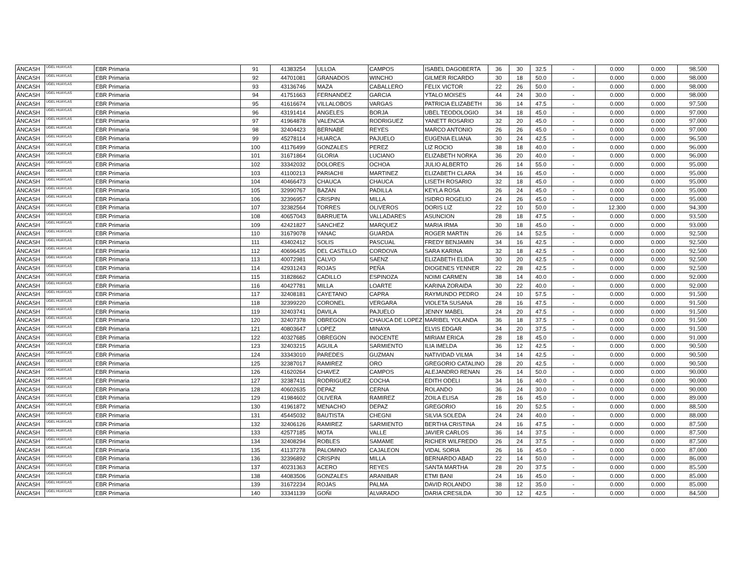| ÁNCASH | UGEL HUAYLAS | EBR Primaria | 91 | 41383254 | ULLOA | CAMPOS | ISABEL DAGOBERTA | 36 | 30 | 32.5 | - | 0.000 | 0.000 | 98.500 |
| ÁNCASH | UGEL HUAYLAS | EBR Primaria | 92 | 44701081 | GRANADOS | WINCHO | GILMER RICARDO | 30 | 18 | 50.0 | - | 0.000 | 0.000 | 98.000 |
| ÁNCASH | UGEL HUAYLAS | EBR Primaria | 93 | 43136746 | MAZA | CABALLERO | FELIX VICTOR | 22 | 26 | 50.0 | - | 0.000 | 0.000 | 98.000 |
| ÁNCASH | UGEL HUAYLAS | EBR Primaria | 94 | 41751663 | FERNANDEZ | GARCIA | YTALO MOISES | 44 | 24 | 30.0 | - | 0.000 | 0.000 | 98.000 |
| ÁNCASH | UGEL HUAYLAS | EBR Primaria | 95 | 41616674 | VILLALOBOS | VARGAS | PATRICIA ELIZABETH | 36 | 14 | 47.5 | - | 0.000 | 0.000 | 97.500 |
| ÁNCASH | UGEL HUAYLAS | EBR Primaria | 96 | 43191414 | ANGELES | BORJA | UBEL TEODOLOGIO | 34 | 18 | 45.0 | - | 0.000 | 0.000 | 97.000 |
| ÁNCASH | UGEL HUAYLAS | EBR Primaria | 97 | 41964878 | VALENCIA | RODRIGUEZ | YANETT ROSARIO | 32 | 20 | 45.0 | - | 0.000 | 0.000 | 97.000 |
| ÁNCASH | UGEL HUAYLAS | EBR Primaria | 98 | 32404423 | BERNABE | REYES | MARCO ANTONIO | 26 | 26 | 45.0 | - | 0.000 | 0.000 | 97.000 |
| ÁNCASH | UGEL HUAYLAS | EBR Primaria | 99 | 45278114 | HUARCA | PAJUELO | EUGENIA ELIANA | 30 | 24 | 42.5 | - | 0.000 | 0.000 | 96.500 |
| ÁNCASH | UGEL HUAYLAS | EBR Primaria | 100 | 41176499 | GONZALES | PEREZ | LIZ ROCIO | 38 | 18 | 40.0 | - | 0.000 | 0.000 | 96.000 |
| ÁNCASH | UGEL HUAYLAS | EBR Primaria | 101 | 31671864 | GLORIA | LUCIANO | ELIZABETH NORKA | 36 | 20 | 40.0 | - | 0.000 | 0.000 | 96.000 |
| ÁNCASH | UGEL HUAYLAS | EBR Primaria | 102 | 33342032 | DOLORES | OCHOA | JULIO ALBERTO | 26 | 14 | 55.0 | - | 0.000 | 0.000 | 95.000 |
| ÁNCASH | UGEL HUAYLAS | EBR Primaria | 103 | 41100213 | PARIACHI | MARTINEZ | ELIZABETH CLARA | 34 | 16 | 45.0 | - | 0.000 | 0.000 | 95.000 |
| ÁNCASH | UGEL HUAYLAS | EBR Primaria | 104 | 40466473 | CHAUCA | CHAUCA | LISETH ROSARIO | 32 | 18 | 45.0 | - | 0.000 | 0.000 | 95.000 |
| ÁNCASH | UGEL HUAYLAS | EBR Primaria | 105 | 32990767 | BAZAN | PADILLA | KEYLA ROSA | 26 | 24 | 45.0 | - | 0.000 | 0.000 | 95.000 |
| ÁNCASH | UGEL HUAYLAS | EBR Primaria | 106 | 32396957 | CRISPIN | MILLA | ISIDRO ROGELIO | 24 | 26 | 45.0 | - | 0.000 | 0.000 | 95.000 |
| ÁNCASH | UGEL HUAYLAS | EBR Primaria | 107 | 32382564 | TORRES | OLIVEROS | DORIS LIZ | 22 | 10 | 50.0 | - | 12.300 | 0.000 | 94.300 |
| ÁNCASH | UGEL HUAYLAS | EBR Primaria | 108 | 40657043 | BARRUETA | VALLADARES | ASUNCION | 28 | 18 | 47.5 | - | 0.000 | 0.000 | 93.500 |
| ÁNCASH | UGEL HUAYLAS | EBR Primaria | 109 | 42421827 | SANCHEZ | MARQUEZ | MARIA IRMA | 30 | 18 | 45.0 | - | 0.000 | 0.000 | 93.000 |
| ÁNCASH | UGEL HUAYLAS | EBR Primaria | 110 | 31679078 | YANAC | GUARDA | ROGER MARTIN | 26 | 14 | 52.5 | - | 0.000 | 0.000 | 92.500 |
| ÁNCASH | UGEL HUAYLAS | EBR Primaria | 111 | 43402412 | SOLIS | PASCUAL | FREDY BENJAMIN | 34 | 16 | 42.5 | - | 0.000 | 0.000 | 92.500 |
| ÁNCASH | UGEL HUAYLAS | EBR Primaria | 112 | 40696435 | DEL CASTILLO | CORDOVA | SARA KARINA | 32 | 18 | 42.5 | - | 0.000 | 0.000 | 92.500 |
| ÁNCASH | UGEL HUAYLAS | EBR Primaria | 113 | 40072981 | CALVO | SAENZ | ELIZABETH ELIDA | 30 | 20 | 42.5 | - | 0.000 | 0.000 | 92.500 |
| ÁNCASH | UGEL HUAYLAS | EBR Primaria | 114 | 42931243 | ROJAS | PEÑA | DIOGENES YENNER | 22 | 28 | 42.5 | - | 0.000 | 0.000 | 92.500 |
| ÁNCASH | UGEL HUAYLAS | EBR Primaria | 115 | 31828662 | CADILLO | ESPINOZA | NOIMI CARMEN | 38 | 14 | 40.0 | - | 0.000 | 0.000 | 92.000 |
| ÁNCASH | UGEL HUAYLAS | EBR Primaria | 116 | 40427781 | MILLA | LOARTE | KARINA ZORAIDA | 30 | 22 | 40.0 | - | 0.000 | 0.000 | 92.000 |
| ÁNCASH | UGEL HUAYLAS | EBR Primaria | 117 | 32408181 | CAYETANO | CAPRA | RAYMUNDO PEDRO | 24 | 10 | 57.5 | - | 0.000 | 0.000 | 91.500 |
| ÁNCASH | UGEL HUAYLAS | EBR Primaria | 118 | 32399220 | CORONEL | VERGARA | VIOLETA SUSANA | 28 | 16 | 47.5 | - | 0.000 | 0.000 | 91.500 |
| ÁNCASH | UGEL HUAYLAS | EBR Primaria | 119 | 32403741 | DAVILA | PAJUELO | JENNY MABEL | 24 | 20 | 47.5 | - | 0.000 | 0.000 | 91.500 |
| ÁNCASH | UGEL HUAYLAS | EBR Primaria | 120 | 32407378 | OBREGON | CHAUCA DE LOPEZ | MARIBEL YOLANDA | 36 | 18 | 37.5 | - | 0.000 | 0.000 | 91.500 |
| ÁNCASH | UGEL HUAYLAS | EBR Primaria | 121 | 40803647 | LOPEZ | MINAYA | ELVIS EDGAR | 34 | 20 | 37.5 | - | 0.000 | 0.000 | 91.500 |
| ÁNCASH | UGEL HUAYLAS | EBR Primaria | 122 | 40327685 | OBREGON | INOCENTE | MIRIAM ERICA | 28 | 18 | 45.0 | - | 0.000 | 0.000 | 91.000 |
| ÁNCASH | UGEL HUAYLAS | EBR Primaria | 123 | 32403215 | AGUILA | SARMIENTO | ILIA IMELDA | 36 | 12 | 42.5 | - | 0.000 | 0.000 | 90.500 |
| ÁNCASH | UGEL HUAYLAS | EBR Primaria | 124 | 33343010 | PAREDES | GUZMAN | NATIVIDAD VILMA | 34 | 14 | 42.5 | - | 0.000 | 0.000 | 90.500 |
| ÁNCASH | UGEL HUAYLAS | EBR Primaria | 125 | 32387017 | RAMIREZ | ORO | GREGORIO CATALINO | 28 | 20 | 42.5 | - | 0.000 | 0.000 | 90.500 |
| ÁNCASH | UGEL HUAYLAS | EBR Primaria | 126 | 41620264 | CHAVEZ | CAMPOS | ALEJANDRO RENAN | 26 | 14 | 50.0 | - | 0.000 | 0.000 | 90.000 |
| ÁNCASH | UGEL HUAYLAS | EBR Primaria | 127 | 32387411 | RODRIGUEZ | COCHA | EDITH ODELI | 34 | 16 | 40.0 | - | 0.000 | 0.000 | 90.000 |
| ÁNCASH | UGEL HUAYLAS | EBR Primaria | 128 | 40602635 | DEPAZ | CERNA | ROLANDO | 36 | 24 | 30.0 | - | 0.000 | 0.000 | 90.000 |
| ÁNCASH | UGEL HUAYLAS | EBR Primaria | 129 | 41984602 | OLIVERA | RAMIREZ | ZOILA ELISA | 28 | 16 | 45.0 | - | 0.000 | 0.000 | 89.000 |
| ÁNCASH | UGEL HUAYLAS | EBR Primaria | 130 | 41961872 | MENACHO | DEPAZ | GREGORIO | 16 | 20 | 52.5 | - | 0.000 | 0.000 | 88.500 |
| ÁNCASH | UGEL HUAYLAS | EBR Primaria | 131 | 45445032 | BAUTISTA | CHEGNI | SILVIA SOLEDA | 24 | 24 | 40.0 | - | 0.000 | 0.000 | 88.000 |
| ÁNCASH | UGEL HUAYLAS | EBR Primaria | 132 | 32406126 | RAMIREZ | SARMIENTO | BERTHA CRISTINA | 24 | 16 | 47.5 | - | 0.000 | 0.000 | 87.500 |
| ÁNCASH | UGEL HUAYLAS | EBR Primaria | 133 | 42577185 | MOTA | VALLE | JAVIER CARLOS | 36 | 14 | 37.5 | - | 0.000 | 0.000 | 87.500 |
| ÁNCASH | UGEL HUAYLAS | EBR Primaria | 134 | 32408294 | ROBLES | SAMAME | RICHER WILFREDO | 26 | 24 | 37.5 | - | 0.000 | 0.000 | 87.500 |
| ÁNCASH | UGEL HUAYLAS | EBR Primaria | 135 | 41137278 | PALOMINO | CAJALEON | VIDAL SORIA | 26 | 16 | 45.0 | - | 0.000 | 0.000 | 87.000 |
| ÁNCASH | UGEL HUAYLAS | EBR Primaria | 136 | 32396892 | CRISPIN | MILLA | BERNARDO ABAD | 22 | 14 | 50.0 | - | 0.000 | 0.000 | 86.000 |
| ÁNCASH | UGEL HUAYLAS | EBR Primaria | 137 | 40231363 | ACERO | REYES | SANTA MARTHA | 28 | 20 | 37.5 | - | 0.000 | 0.000 | 85.500 |
| ÁNCASH | UGEL HUAYLAS | EBR Primaria | 138 | 44083506 | GONZALES | ARANIBAR | ETMI BANI | 24 | 16 | 45.0 | - | 0.000 | 0.000 | 85.000 |
| ÁNCASH | UGEL HUAYLAS | EBR Primaria | 139 | 31672234 | ROJAS | PALMA | DAVID ROLANDO | 38 | 12 | 35.0 | - | 0.000 | 0.000 | 85.000 |
| ÁNCASH | UGEL HUAYLAS | EBR Primaria | 140 | 33341139 | GOÑI | ALVARADO | DARIA CRESILDA | 30 | 12 | 42.5 | - | 0.000 | 0.000 | 84.500 |